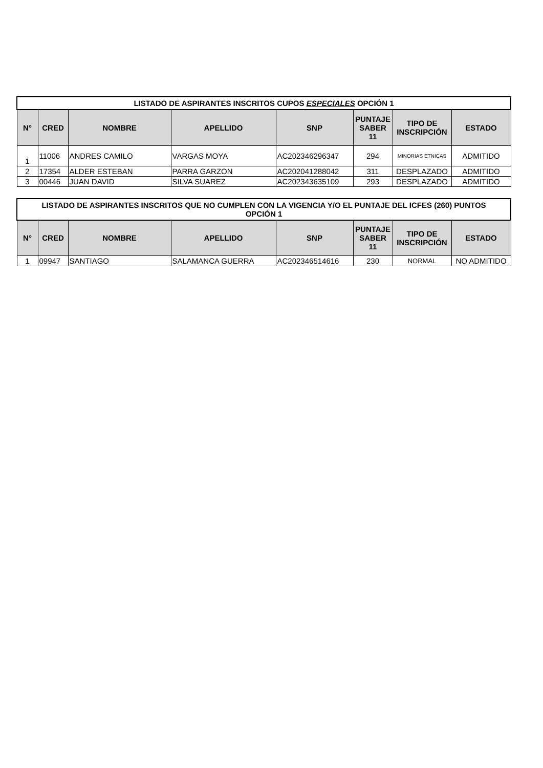| LISTADO DE ASPIRANTES INSCRITOS CUPOS ESPECIALES OPCIÓN 1 | | | | | | | |
| --- | --- | --- | --- | --- | --- | --- | --- |
| N° | CRED | NOMBRE | APELLIDO | SNP | PUNTAJE SABER 11 | TIPO DE INSCRIPCIÓN | ESTADO |
| 1 | 11006 | ANDRES CAMILO | VARGAS MOYA | AC202346296347 | 294 | MINORIAS ETNICAS | ADMITIDO |
| 2 | 17354 | ALDER ESTEBAN | PARRA GARZON | AC202041288042 | 311 | DESPLAZADO | ADMITIDO |
| 3 | 00446 | JUAN DAVID | SILVA SUAREZ | AC202343635109 | 293 | DESPLAZADO | ADMITIDO |
| LISTADO DE ASPIRANTES INSCRITOS QUE NO CUMPLEN CON LA VIGENCIA Y/O EL PUNTAJE DEL ICFES (260) PUNTOS OPCIÓN 1 | | | | | | | |
| --- | --- | --- | --- | --- | --- | --- | --- |
| N° | CRED | NOMBRE | APELLIDO | SNP | PUNTAJE SABER 11 | TIPO DE INSCRIPCIÓN | ESTADO |
| 1 | 09947 | SANTIAGO | SALAMANCA GUERRA | AC202346514616 | 230 | NORMAL | NO ADMITIDO |